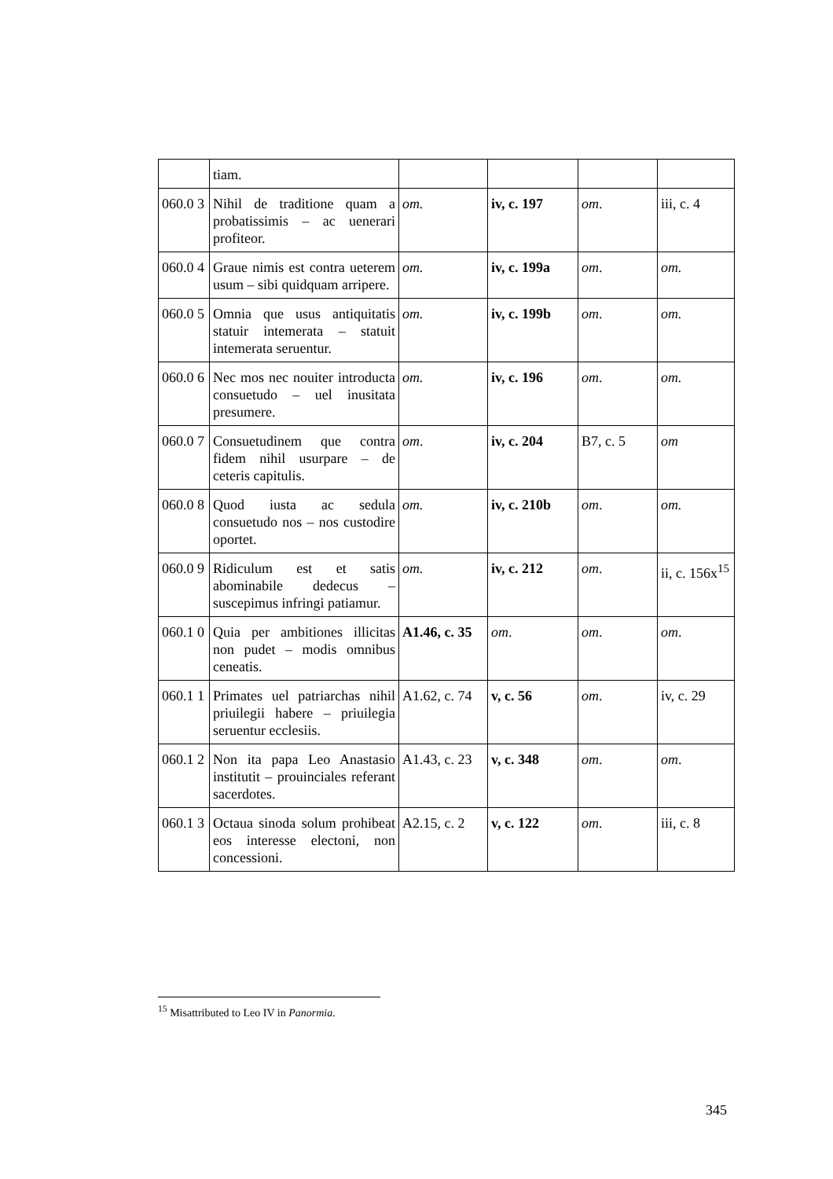| | tiam. | | | | |
| 060.0 3 | Nihil de traditione quam a probatissimis – ac uenerari profiteor. | om. | iv, c. 197 | om . | iii, c. 4 |
| 060.0 4 | Graue nimis est contra ueterem usum – sibi quidquam arripere. | om. | iv, c. 199a | om . | om. |
| 060.0 5 | Omnia que usus antiquitatis statuir intemerata – statuit intemerata seruentur. | om. | iv, c. 199b | om . | om. |
| 060.0 6 | Nec mos nec nouiter introducta consuetudo – uel inusitata presumere. | om. | iv, c. 196 | om . | om. |
| 060.0 7 | Consuetudinem que contra fidem nihil usurpare – de ceteris capitulis. | om . | iv, c. 204 | B7, c. 5 | om |
| 060.0 8 | Quod iusta ac sedula consuetudo nos – nos custodire oportet. | om. | iv, c. 210b | om . | om. |
| 060.0 9 | Ridiculum est et satis abominabile dedecus – suscepimus infringi patiamur. | om. | iv, c. 212 | om . | ii, c. 156x<sup>15</sup> |
| 060.1 0 | Quia per ambitiones illicitas non pudet – modis omnibus ceneatis. | A1.46, c. 35 | om . | om . | om . |
| 060.1 1 | Primates uel patriarchas nihil priuilegii habere – priuilegia seruentur ecclesiis. | A1.62, c. 74 | v, c. 56 | om . | iv, c. 29 |
| 060.1 2 | Non ita papa Leo Anastasio institutit – prouinciales referant sacerdotes. | A1.43, c. 23 | v, c. 348 | om . | om . |
| 060.1 3 | Octaua sinoda solum prohibeat eos interesse electoni, non concessioni. | A2.15, c. 2 | v, c. 122 | om . | iii, c. 8 |
<sup>15</sup> Misattributed to Leo IV in Panormia.
345